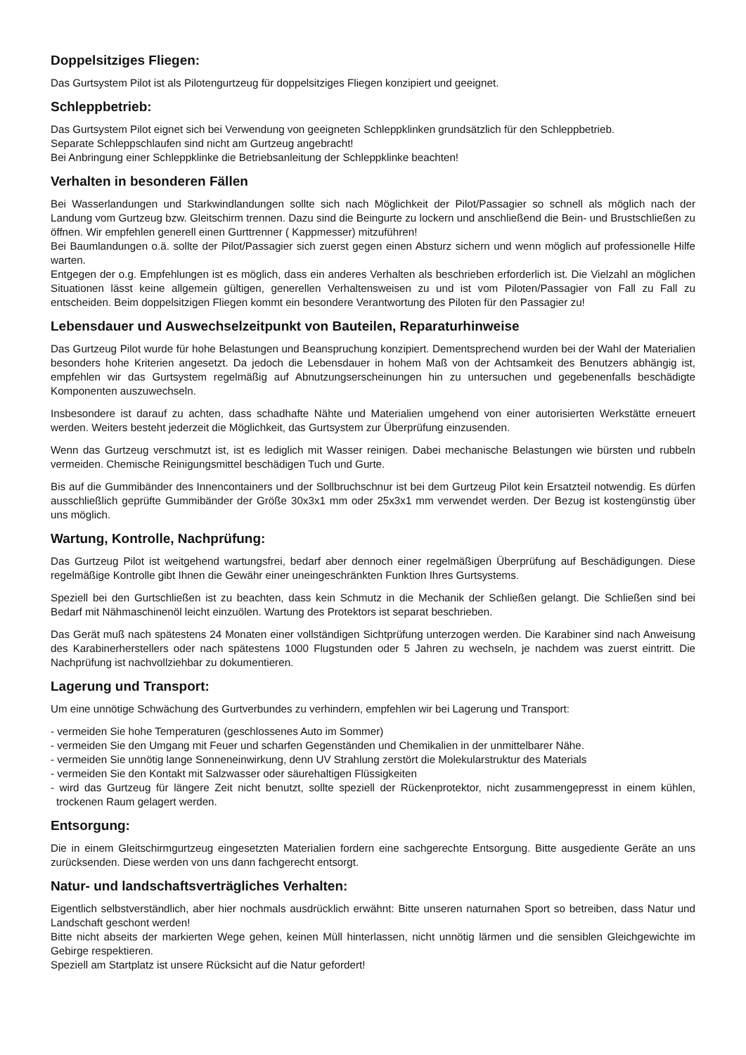Doppelsitziges Fliegen:
Das Gurtsystem Pilot ist als Pilotengurtzeug für doppelsitziges Fliegen konzipiert und geeignet.
Schleppbetrieb:
Das Gurtsystem Pilot eignet sich bei Verwendung von geeigneten Schleppklinken grundsätzlich für den Schleppbetrieb.
Separate Schleppschlaufen sind nicht am Gurtzeug angebracht!
Bei Anbringung einer Schleppklinke die Betriebsanleitung der Schleppklinke beachten!
Verhalten in besonderen Fällen
Bei Wasserlandungen und Starkwindlandungen sollte sich nach Möglichkeit der Pilot/Passagier so schnell als möglich nach der Landung vom Gurtzeug bzw. Gleitschirm trennen. Dazu sind die Beingurte zu lockern und anschließend die Bein- und Brustschließen zu öffnen. Wir empfehlen generell einen Gurttrenner ( Kappmesser) mitzuführen!
Bei Baumlandungen o.ä. sollte der Pilot/Passagier sich zuerst gegen einen Absturz sichern und wenn möglich auf professionelle Hilfe warten.
Entgegen der o.g. Empfehlungen ist es möglich, dass ein anderes Verhalten als beschrieben erforderlich ist. Die Vielzahl an möglichen Situationen lässt keine allgemein gültigen, generellen Verhaltensweisen zu und ist vom Piloten/Passagier von Fall zu Fall zu entscheiden. Beim doppelsitzigen Fliegen kommt ein besondere Verantwortung des Piloten für den Passagier zu!
Lebensdauer und Auswechselzeitpunkt von Bauteilen, Reparaturhinweise
Das Gurtzeug Pilot wurde für hohe Belastungen und Beanspruchung konzipiert. Dementsprechend wurden bei der Wahl der Materialien besonders hohe Kriterien angesetzt. Da jedoch die Lebensdauer in hohem Maß von der Achtsamkeit des Benutzers abhängig ist, empfehlen wir das Gurtsystem regelmäßig auf Abnutzungserscheinungen hin zu untersuchen und gegebenenfalls beschädigte Komponenten auszuwechseln.
Insbesondere ist darauf zu achten, dass schadhafte Nähte und Materialien umgehend von einer autorisierten Werkstätte erneuert werden. Weiters besteht jederzeit die Möglichkeit, das Gurtsystem zur Überprüfung einzusenden.
Wenn das Gurtzeug verschmutzt ist, ist es lediglich mit Wasser reinigen. Dabei mechanische Belastungen wie bürsten und rubbeln vermeiden. Chemische Reinigungsmittel beschädigen Tuch und Gurte.
Bis auf die Gummibänder des Innencontainers und der Sollbruchschnur ist bei dem Gurtzeug Pilot kein Ersatzteil notwendig. Es dürfen ausschließlich geprüfte Gummibänder der Größe 30x3x1 mm oder 25x3x1 mm verwendet werden. Der Bezug ist kostengünstig über uns möglich.
Wartung, Kontrolle, Nachprüfung:
Das Gurtzeug Pilot ist weitgehend wartungsfrei, bedarf aber dennoch einer regelmäßigen Überprüfung auf Beschädigungen. Diese regelmäßige Kontrolle gibt Ihnen die Gewähr einer uneingeschränkten Funktion Ihres Gurtsystems.
Speziell bei den Gurtschließen ist zu beachten, dass kein Schmutz in die Mechanik der Schließen gelangt. Die Schließen sind bei Bedarf mit Nähmaschinenöl leicht einzuölen. Wartung des Protektors ist separat beschrieben.
Das Gerät muß nach spätestens 24 Monaten einer vollständigen Sichtprüfung unterzogen werden. Die Karabiner sind nach Anweisung des Karabinerherstellers oder nach spätestens 1000 Flugstunden oder 5 Jahren zu wechseln, je nachdem was zuerst eintritt. Die Nachprüfung ist nachvollziehbar zu dokumentieren.
Lagerung und Transport:
Um eine unnötige Schwächung des Gurtverbundes zu verhindern, empfehlen wir bei Lagerung und Transport:
- vermeiden Sie hohe Temperaturen (geschlossenes Auto im Sommer)
- vermeiden Sie den Umgang mit Feuer und scharfen Gegenständen und Chemikalien in der unmittelbarer Nähe.
- vermeiden Sie unnötig lange Sonneneinwirkung, denn UV Strahlung zerstört die Molekularstruktur des Materials
- vermeiden Sie den Kontakt mit Salzwasser oder säurehaltigen Flüssigkeiten
- wird das Gurtzeug für längere Zeit nicht benutzt, sollte speziell der Rückenprotektor, nicht zusammengepresst in einem kühlen, trockenen Raum gelagert werden.
Entsorgung:
Die in einem Gleitschirmgurtzeug eingesetzten Materialien fordern eine sachgerechte Entsorgung. Bitte ausgediente Geräte an uns zurücksenden. Diese werden von uns dann fachgerecht entsorgt.
Natur- und landschaftsverträgliches Verhalten:
Eigentlich selbstverständlich, aber hier nochmals ausdrücklich erwähnt: Bitte unseren naturnahen Sport so betreiben, dass Natur und Landschaft geschont werden!
Bitte nicht abseits der markierten Wege gehen, keinen Müll hinterlassen, nicht unnötig lärmen und die sensiblen Gleichgewichte im Gebirge respektieren.
Speziell am Startplatz ist unsere Rücksicht auf die Natur gefordert!